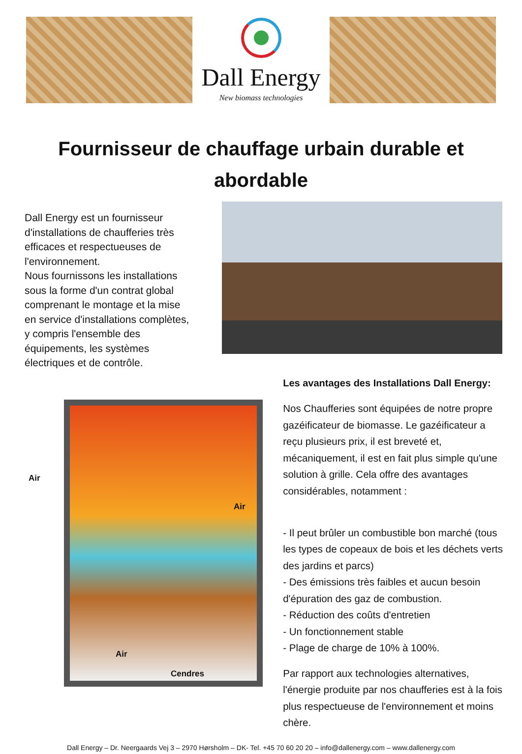Dall Energy
New biomass technologies
Fournisseur de chauffage urbain durable et abordable
Dall Energy est un fournisseur d'installations de chaufferies très efficaces et respectueuses de l'environnement.
Nous fournissons les installations sous la forme d'un contrat global comprenant le montage et la mise en service d'installations complètes, y compris l'ensemble des équipements, les systèmes électriques et de contrôle.
Air
Air
Air
Cendres
Les avantages des Installations Dall Energy:
Nos Chaufferies sont équipées de notre propre gazéificateur de biomasse. Le gazéificateur a reçu plusieurs prix, il est breveté et, mécaniquement, il est en fait plus simple qu'une solution à grille. Cela offre des avantages considérables, notamment :
- Il peut brûler un combustible bon marché (tous les types de copeaux de bois et les déchets verts des jardins et parcs)
- Des émissions très faibles et aucun besoin d'épuration des gaz de combustion.
- Réduction des coûts d'entretien
- Un fonctionnement stable
- Plage de charge de 10% à 100%.
Par rapport aux technologies alternatives, l'énergie produite par nos chaufferies est à la fois plus respectueuse de l'environnement et moins chère.
Dall Energy – Dr. Neergaards Vej 3 – 2970 Hørsholm – DK- Tel. +45 70 60 20 20 – info@dallenergy.com – www.dallenergy.com